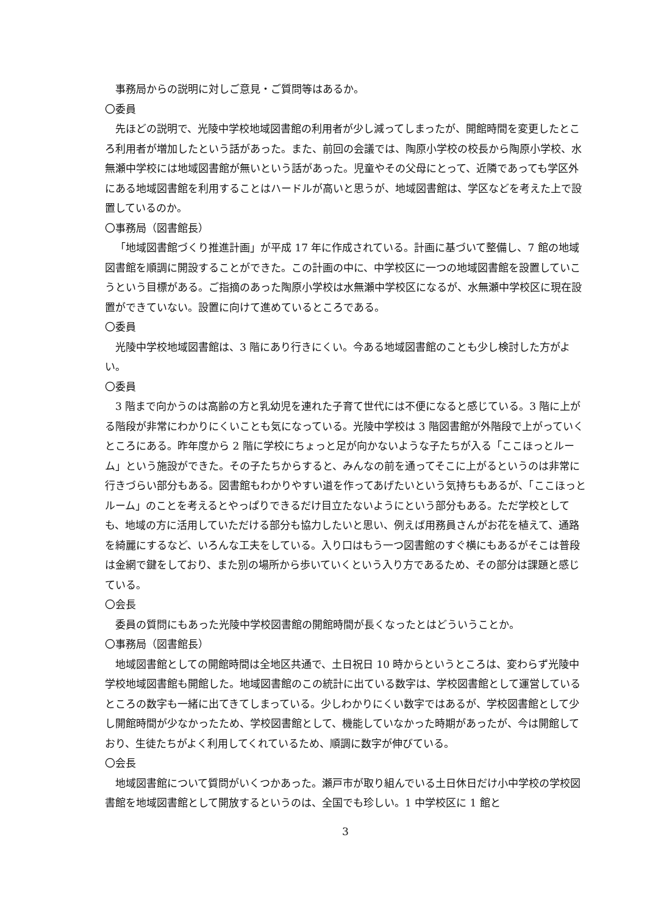事務局からの説明に対しご意見・ご質問等はあるか。
〇委員
先ほどの説明で、光陵中学校地域図書館の利用者が少し減ってしまったが、開館時間を変更したところ利用者が増加したという話があった。また、前回の会議では、陶原小学校の校長から陶原小学校、水無瀬中学校には地域図書館が無いという話があった。児童やその父母にとって、近隣であっても学区外にある地域図書館を利用することはハードルが高いと思うが、地域図書館は、学区などを考えた上で設置しているのか。
〇事務局（図書館長）
「地域図書館づくり推進計画」が平成 17 年に作成されている。計画に基づいて整備し、7 館の地域図書館を順調に開設することができた。この計画の中に、中学校区に一つの地域図書館を設置していこうという目標がある。ご指摘のあった陶原小学校は水無瀬中学校区になるが、水無瀬中学校区に現在設置ができていない。設置に向けて進めているところである。
〇委員
光陵中学校地域図書館は、3 階にあり行きにくい。今ある地域図書館のことも少し検討した方がよい。
〇委員
3 階まで向かうのは高齢の方と乳幼児を連れた子育て世代には不便になると感じている。3 階に上がる階段が非常にわかりにくいことも気になっている。光陵中学校は 3 階図書館が外階段で上がっていくところにある。昨年度から 2 階に学校にちょっと足が向かないような子たちが入る「ここほっとルーム」という施設ができた。その子たちからすると、みんなの前を通ってそこに上がるというのは非常に行きづらい部分もある。図書館もわかりやすい道を作ってあげたいという気持ちもあるが、「ここほっとルーム」のことを考えるとやっぱりできるだけ目立たないようにという部分もある。ただ学校としても、地域の方に活用していただける部分も協力したいと思い、例えば用務員さんがお花を植えて、通路を綺麗にするなど、いろんな工夫をしている。入り口はもう一つ図書館のすぐ横にもあるがそこは普段は金網で鍵をしており、また別の場所から歩いていくという入り方であるため、その部分は課題と感じている。
〇会長
委員の質問にもあった光陵中学校図書館の開館時間が長くなったとはどういうことか。
〇事務局（図書館長）
地域図書館としての開館時間は全地区共通で、土日祝日 10 時からというところは、変わらず光陵中学校地域図書館も開館した。地域図書館のこの統計に出ている数字は、学校図書館として運営しているところの数字も一緒に出てきてしまっている。少しわかりにくい数字ではあるが、学校図書館として少し開館時間が少なかったため、学校図書館として、機能していなかった時期があったが、今は開館しており、生徒たちがよく利用してくれているため、順調に数字が伸びている。
〇会長
地域図書館について質問がいくつかあった。瀬戸市が取り組んでいる土日休日だけ小中学校の学校図書館を地域図書館として開放するというのは、全国でも珍しい。1 中学校区に 1 館と
3